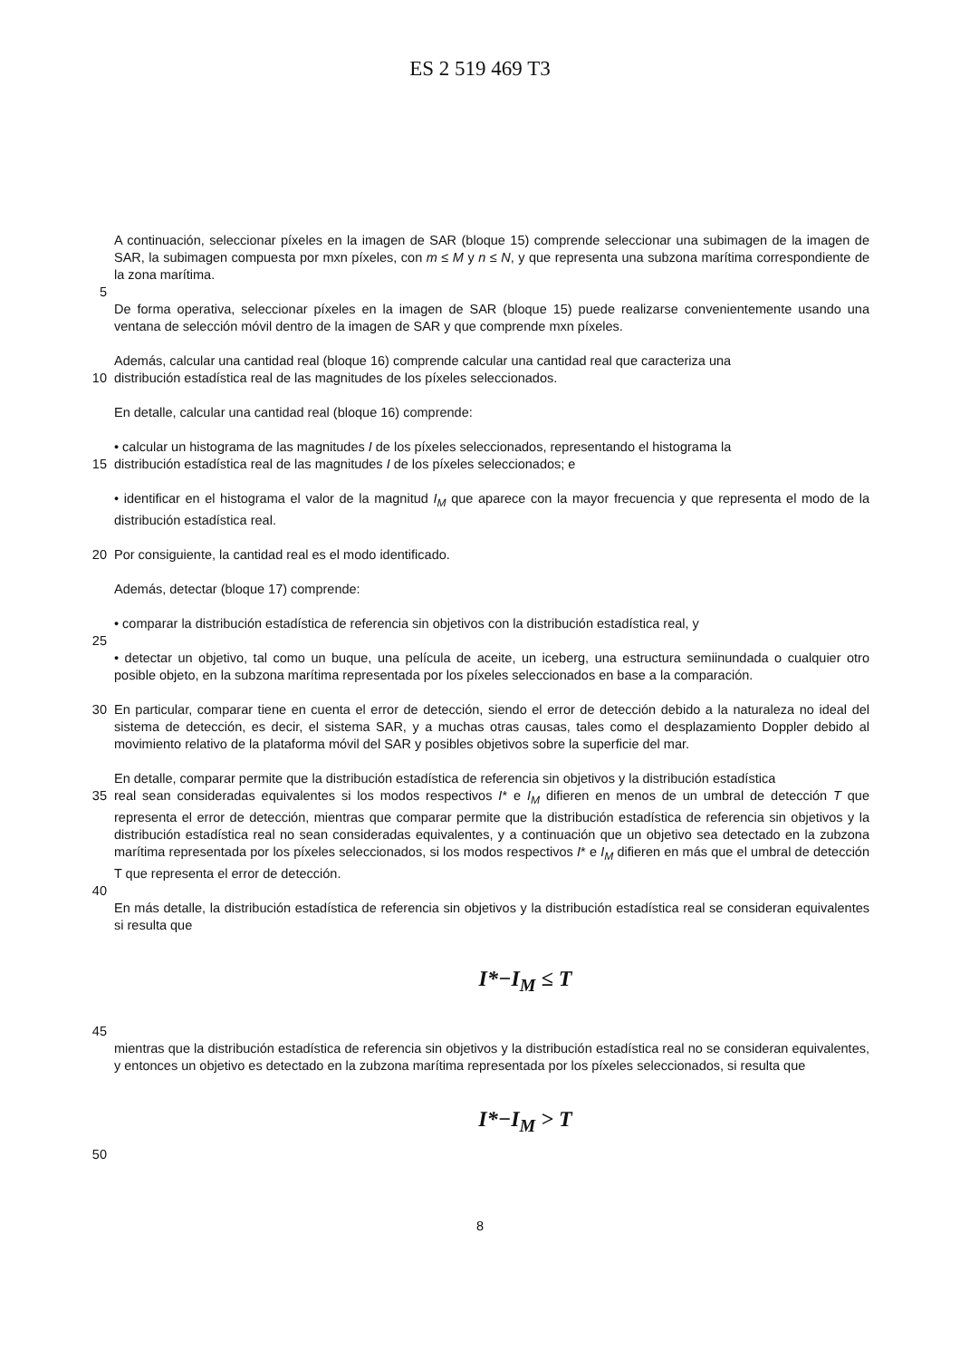ES 2 519 469 T3
A continuación, seleccionar píxeles en la imagen de SAR (bloque 15) comprende seleccionar una subimagen de la imagen de SAR, la subimagen compuesta por mxn píxeles, con m ≤ M y n ≤ N, y que representa una subzona marítima correspondiente de la zona marítima.
5
De forma operativa, seleccionar píxeles en la imagen de SAR (bloque 15) puede realizarse convenientemente usando una ventana de selección móvil dentro de la imagen de SAR y que comprende mxn píxeles.
Además, calcular una cantidad real (bloque 16) comprende calcular una cantidad real que caracteriza una
10 distribución estadística real de las magnitudes de los píxeles seleccionados.
En detalle, calcular una cantidad real (bloque 16) comprende:
• calcular un histograma de las magnitudes I de los píxeles seleccionados, representando el histograma la
15 distribución estadística real de las magnitudes I de los píxeles seleccionados; e
• identificar en el histograma el valor de la magnitud I<sub>M</sub> que aparece con la mayor frecuencia y que representa el modo de la distribución estadística real.
20 Por consiguiente, la cantidad real es el modo identificado.
Además, detectar (bloque 17) comprende:
• comparar la distribución estadística de referencia sin objetivos con la distribución estadística real, y
25
• detectar un objetivo, tal como un buque, una película de aceite, un iceberg, una estructura semiinundada o cualquier otro posible objeto, en la subzona marítima representada por los píxeles seleccionados en base a la comparación.
30 En particular, comparar tiene en cuenta el error de detección, siendo el error de detección debido a la naturaleza no ideal del sistema de detección, es decir, el sistema SAR, y a muchas otras causas, tales como el desplazamiento Doppler debido al movimiento relativo de la plataforma móvil del SAR y posibles objetivos sobre la superficie del mar.
En detalle, comparar permite que la distribución estadística de referencia sin objetivos y la distribución estadística
35 real sean consideradas equivalentes si los modos respectivos I* e I<sub>M</sub> difieren en menos de un umbral de detección T que representa el error de detección, mientras que comparar permite que la distribución estadística de referencia sin objetivos y la distribución estadística real no sean consideradas equivalentes, y a continuación que un objetivo sea detectado en la zubzona marítima representada por los píxeles seleccionados, si los modos respectivos I* e I<sub>M</sub> difieren en más que el umbral de detección T que representa el error de detección.
40
En más detalle, la distribución estadística de referencia sin objetivos y la distribución estadística real se consideran equivalentes si resulta que
I*−I<sub>M</sub> ≤ T
45
mientras que la distribución estadística de referencia sin objetivos y la distribución estadística real no se consideran equivalentes, y entonces un objetivo es detectado en la zubzona marítima representada por los píxeles seleccionados, si resulta que
I*−I<sub>M</sub> > T
50
8